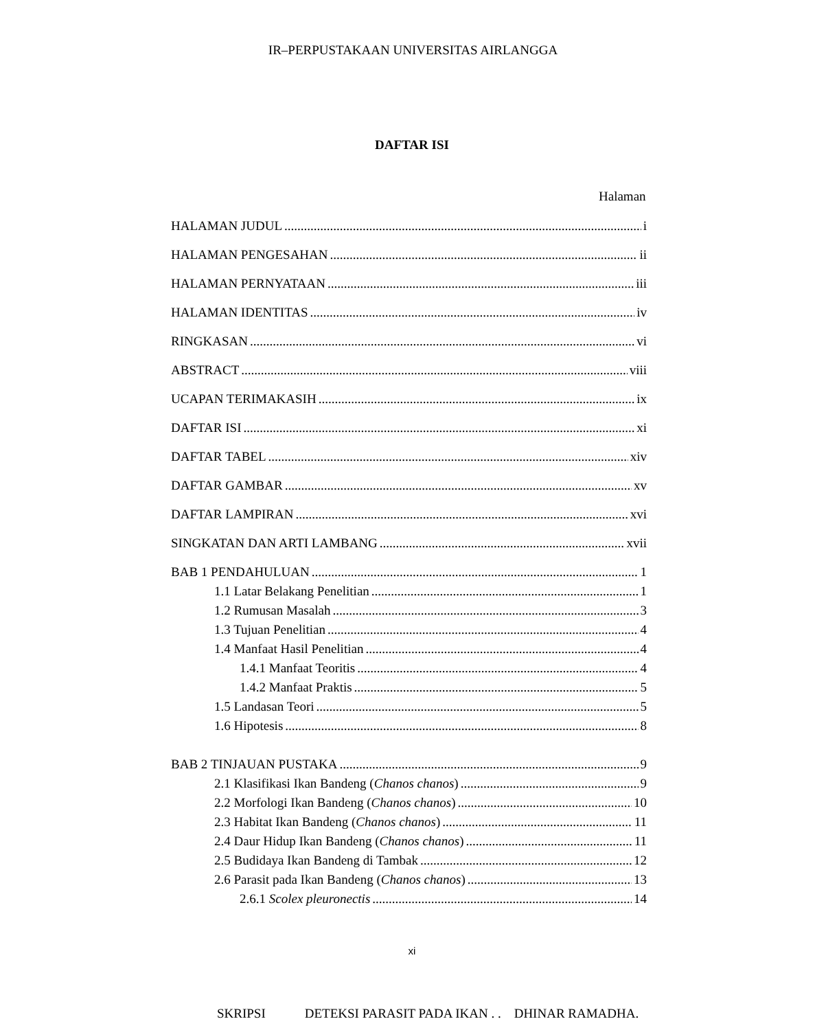IR–PERPUSTAKAAN UNIVERSITAS AIRLANGGA
DAFTAR ISI
Halaman
HALAMAN JUDUL i
HALAMAN PENGESAHAN ii
HALAMAN PERNYATAAN iii
HALAMAN IDENTITAS iv
RINGKASAN vi
ABSTRACT viii
UCAPAN TERIMAKASIH ix
DAFTAR ISI xi
DAFTAR TABEL xiv
DAFTAR GAMBAR xv
DAFTAR LAMPIRAN xvi
SINGKATAN DAN ARTI LAMBANG xvii
BAB 1 PENDAHULUAN 1
1.1 Latar Belakang Penelitian 1
1.2 Rumusan Masalah 3
1.3 Tujuan Penelitian 4
1.4 Manfaat Hasil Penelitian 4
1.4.1 Manfaat Teoritis 4
1.4.2 Manfaat Praktis 5
1.5 Landasan Teori 5
1.6 Hipotesis 8
BAB 2 TINJAUAN PUSTAKA 9
2.1 Klasifikasi Ikan Bandeng (Chanos chanos) 9
2.2 Morfologi Ikan Bandeng (Chanos chanos) 10
2.3 Habitat Ikan Bandeng (Chanos chanos) 11
2.4 Daur Hidup Ikan Bandeng (Chanos chanos) 11
2.5 Budidaya Ikan Bandeng di Tambak 12
2.6 Parasit pada Ikan Bandeng (Chanos chanos) 13
2.6.1 Scolex pleuronectis 14
xi
SKRIPSI DETEKSI PARASIT PADA IKAN . . DHINAR RAMADHA.